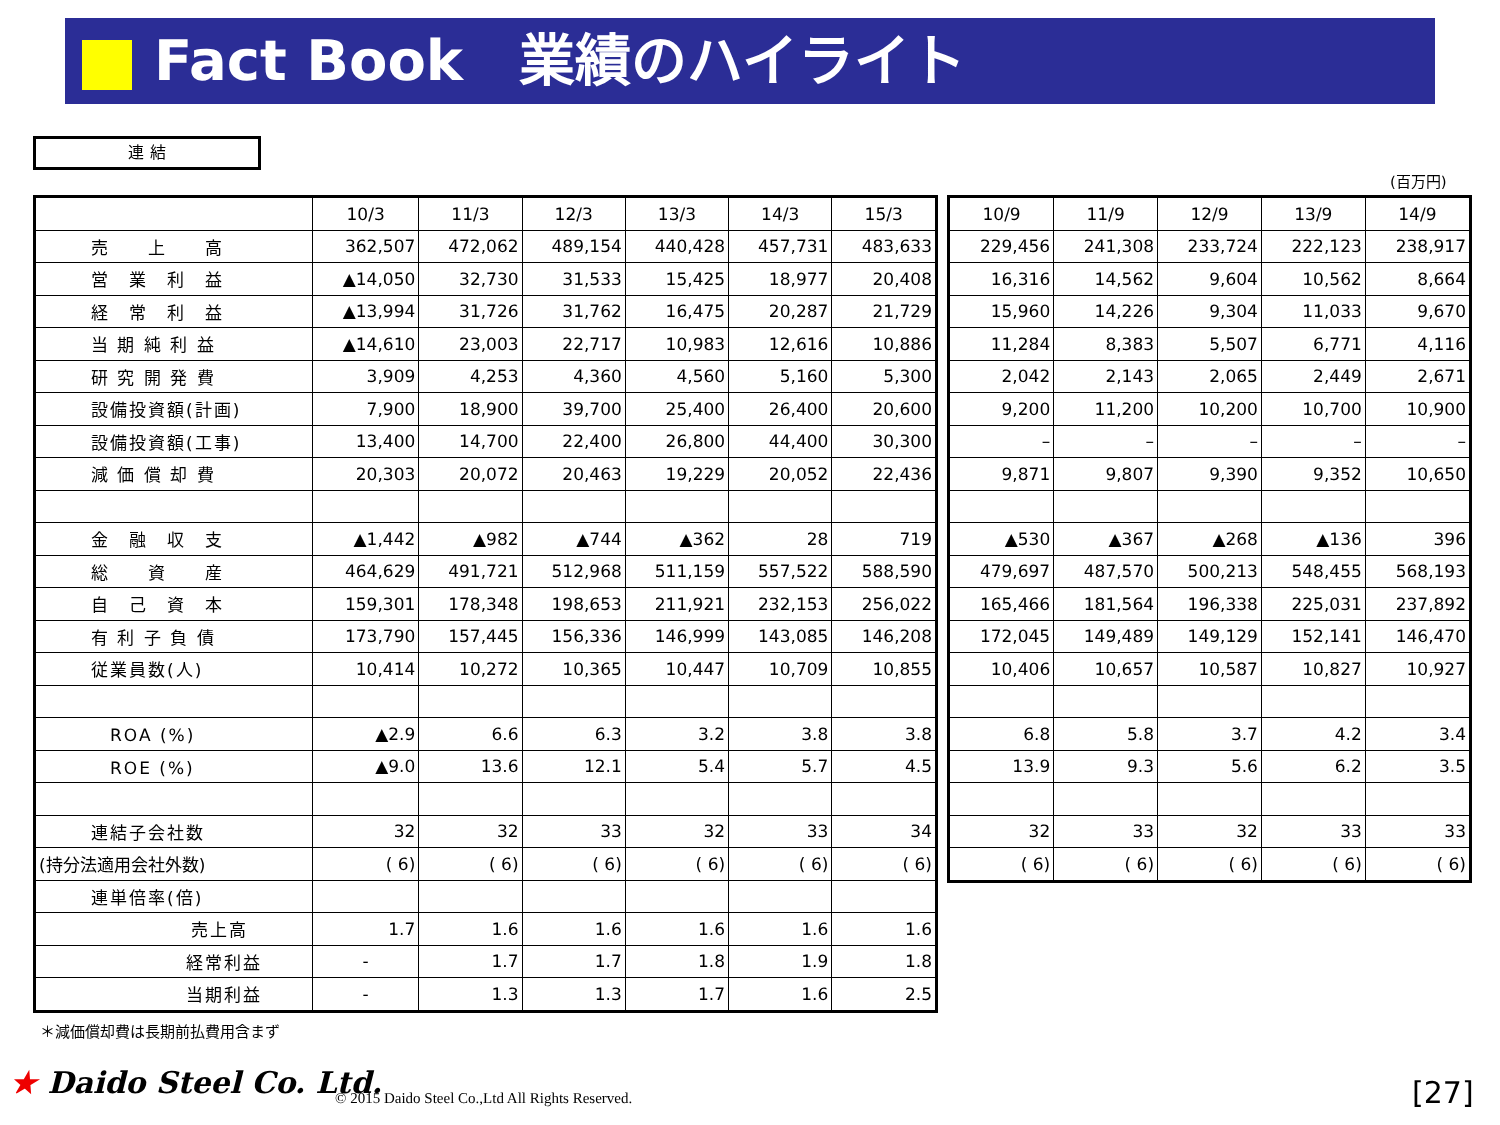Fact Book　業績のハイライト
連 結
(百万円)
| | 10/3 | 11/3 | 12/3 | 13/3 | 14/3 | 15/3 |
| --- | --- | --- | --- | --- | --- | --- |
| 売 上 高 | 362,507 | 472,062 | 489,154 | 440,428 | 457,731 | 483,633 |
| 営 業 利 益 | ▲14,050 | 32,730 | 31,533 | 15,425 | 18,977 | 20,408 |
| 経 常 利 益 | ▲13,994 | 31,726 | 31,762 | 16,475 | 20,287 | 21,729 |
| 当 期 純 利 益 | ▲14,610 | 23,003 | 22,717 | 10,983 | 12,616 | 10,886 |
| 研 究 開 発 費 | 3,909 | 4,253 | 4,360 | 4,560 | 5,160 | 5,300 |
| 設備投資額(計画) | 7,900 | 18,900 | 39,700 | 25,400 | 26,400 | 20,600 |
| 設備投資額(工事) | 13,400 | 14,700 | 22,400 | 26,800 | 44,400 | 30,300 |
| 減 価 償 却 費 | 20,303 | 20,072 | 20,463 | 19,229 | 20,052 | 22,436 |
| 金 融 収 支 | ▲1,442 | ▲982 | ▲744 | ▲362 | 28 | 719 |
| 総 資 産 | 464,629 | 491,721 | 512,968 | 511,159 | 557,522 | 588,590 |
| 自 己 資 本 | 159,301 | 178,348 | 198,653 | 211,921 | 232,153 | 256,022 |
| 有 利 子 負 債 | 173,790 | 157,445 | 156,336 | 146,999 | 143,085 | 146,208 |
| 従業員数(人) | 10,414 | 10,272 | 10,365 | 10,447 | 10,709 | 10,855 |
| ROA (%) | ▲2.9 | 6.6 | 6.3 | 3.2 | 3.8 | 3.8 |
| ROE (%) | ▲9.0 | 13.6 | 12.1 | 5.4 | 5.7 | 4.5 |
| 連結子会社数 | 32 | 32 | 33 | 32 | 33 | 34 |
| (持分法適用会社外数) | ( 6) | ( 6) | ( 6) | ( 6) | ( 6) | ( 6) |
| 連単倍率(倍) | | | | | | |
| 売上高 | 1.7 | 1.6 | 1.6 | 1.6 | 1.6 | 1.6 |
| 経常利益 | - | 1.7 | 1.7 | 1.8 | 1.9 | 1.8 |
| 当期利益 | - | 1.3 | 1.3 | 1.7 | 1.6 | 2.5 |
| 10/9 | 11/9 | 12/9 | 13/9 | 14/9 |
| --- | --- | --- | --- | --- |
| 229,456 | 241,308 | 233,724 | 222,123 | 238,917 |
| 16,316 | 14,562 | 9,604 | 10,562 | 8,664 |
| 15,960 | 14,226 | 9,304 | 11,033 | 9,670 |
| 11,284 | 8,383 | 5,507 | 6,771 | 4,116 |
| 2,042 | 2,143 | 2,065 | 2,449 | 2,671 |
| 9,200 | 11,200 | 10,200 | 10,700 | 10,900 |
| – | – | – | – | – |
| 9,871 | 9,807 | 9,390 | 9,352 | 10,650 |
| ▲530 | ▲367 | ▲268 | ▲136 | 396 |
| 479,697 | 487,570 | 500,213 | 548,455 | 568,193 |
| 165,466 | 181,564 | 196,338 | 225,031 | 237,892 |
| 172,045 | 149,489 | 149,129 | 152,141 | 146,470 |
| 10,406 | 10,657 | 10,587 | 10,827 | 10,927 |
| 6.8 | 5.8 | 3.7 | 4.2 | 3.4 |
| 13.9 | 9.3 | 5.6 | 6.2 | 3.5 |
| 32 | 33 | 32 | 33 | 33 |
| ( 6) | ( 6) | ( 6) | ( 6) | ( 6) |
＊減価償却費は長期前払費用含まず
★ Daido Steel Co. Ltd.
© 2015 Daido Steel Co.,Ltd All Rights Reserved.
[27]